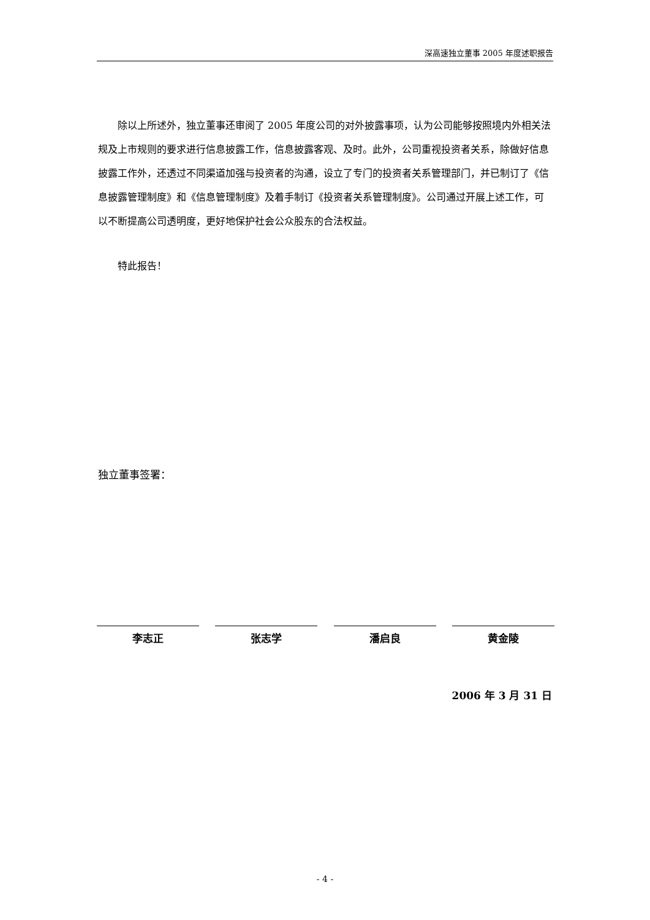深高速独立董事 2005 年度述职报告
除以上所述外，独立董事还审阅了 2005 年度公司的对外披露事项，认为公司能够按照境内外相关法规及上市规则的要求进行信息披露工作，信息披露客观、及时。此外，公司重视投资者关系，除做好信息披露工作外，还透过不同渠道加强与投资者的沟通，设立了专门的投资者关系管理部门，并已制订了《信息披露管理制度》和《信息管理制度》及着手制订《投资者关系管理制度》。公司通过开展上述工作，可以不断提高公司透明度，更好地保护社会公众股东的合法权益。
特此报告！
独立董事签署：
李志正 张志学 潘启良 黄金陵
2006 年 3 月 31 日
- 4 -